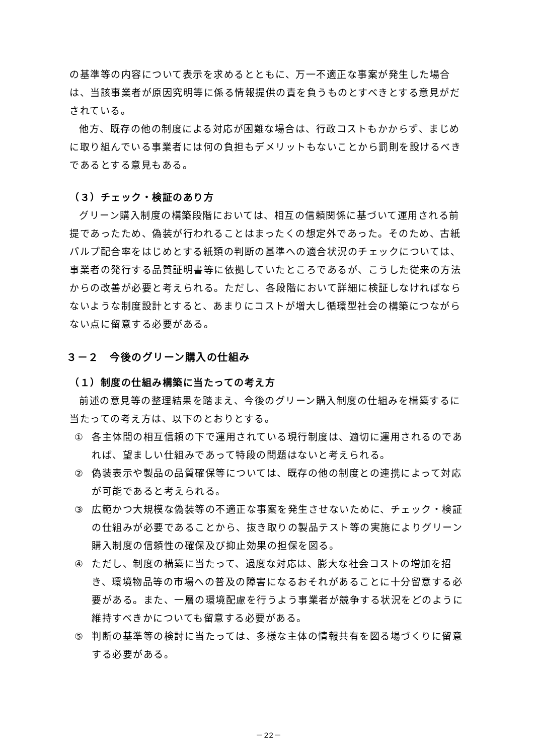の基準等の内容について表示を求めるとともに、万一不適正な事案が発生した場合は、当該事業者が原因究明等に係る情報提供の責を負うものとすべきとする意見がだされている。
他方、既存の他の制度による対応が困難な場合は、行政コストもかからず、まじめに取り組んでいる事業者には何の負担もデメリットもないことから罰則を設けるべきであるとする意見もある。
（３）チェック・検証のあり方
グリーン購入制度の構築段階においては、相互の信頼関係に基づいて運用される前提であったため、偽装が行われることはまったくの想定外であった。そのため、古紙パルプ配合率をはじめとする紙類の判断の基準への適合状況のチェックについては、事業者の発行する品質証明書等に依拠していたところであるが、こうした従来の方法からの改善が必要と考えられる。ただし、各段階において詳細に検証しなければならないような制度設計とすると、あまりにコストが増大し循環型社会の構築につながらない点に留意する必要がある。
３－２　今後のグリーン購入の仕組み
（１）制度の仕組み構築に当たっての考え方
前述の意見等の整理結果を踏まえ、今後のグリーン購入制度の仕組みを構築するに当たっての考え方は、以下のとおりとする。
① 各主体間の相互信頼の下で運用されている現行制度は、適切に運用されるのであれば、望ましい仕組みであって特段の問題はないと考えられる。
② 偽装表示や製品の品質確保等については、既存の他の制度との連携によって対応が可能であると考えられる。
③ 広範かつ大規模な偽装等の不適正な事案を発生させないために、チェック・検証の仕組みが必要であることから、抜き取りの製品テスト等の実施によりグリーン購入制度の信頼性の確保及び抑止効果の担保を図る。
④ ただし、制度の構築に当たって、過度な対応は、膨大な社会コストの増加を招き、環境物品等の市場への普及の障害になるおそれがあることに十分留意する必要がある。また、一層の環境配慮を行うよう事業者が競争する状況をどのように維持すべきかについても留意する必要がある。
⑤ 判断の基準等の検討に当たっては、多様な主体の情報共有を図る場づくりに留意する必要がある。
－22－